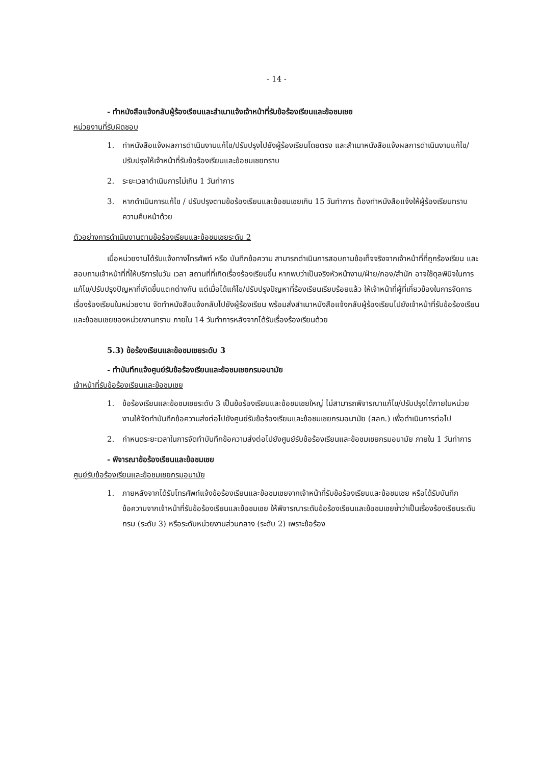- 14 -
- ทำหนังสือแจ้งกลับผู้ร้องเรียนและสำเนาแจ้งเจ้าหน้าที่รับข้อร้องเรียนและข้อชมเชย
หน่วยงานที่รับผิดชอบ
1. ทำหนังสือแจ้งผลการดำเนินงานแก้ไข/ปรับปรุงไปยังผู้ร้องเรียนโดยตรง และสำเนาหนังสือแจ้งผลการดำเนินงานแก้ไข/ปรับปรุงให้เจ้าหน้าที่รับข้อร้องเรียนและข้อชมเชยทราบ
2. ระยะเวลาดำเนินการไม่เกิน 1 วันทำการ
3. หากดำเนินการแก้ไข / ปรับปรุงตามข้อร้องเรียนและข้อชมเชยเกิน 15 วันทำการ ต้องทำหนังสือแจ้งให้ผู้ร้องเรียนทราบความคืบหน้าด้วย
ตัวอย่างการดำเนินงานตามข้อร้องเรียนและข้อชมเชยระดับ 2
เมื่อหน่วยงานได้รับแจ้งทางโทรศัพท์ หรือ บันทึกข้อความ สามารถดำเนินการสอบถามข้อเท็จจริงจากเจ้าหน้าที่ที่ถูกร้องเรียน และสอบถามเจ้าหน้าที่ที่ให้บริการในวัน เวลา สถานที่ที่เกิดเรื่องร้องเรียนขึ้น หากพบว่าเป็นจริงหัวหน้างาน/ฝ่าย/กอง/สำนัก อาจใช้ดุลพินิจในการแก้ไข/ปรับปรุงปัญหาที่เกิดขึ้นแตกต่างกัน แต่เมื่อได้แก้ไข/ปรับปรุงปัญหาที่ร้องเรียนเรียบร้อยแล้ว ให้เจ้าหน้าที่ผู้ที่เกี่ยวข้องในการจัดการเรื่องร้องเรียนในหน่วยงาน จัดทำหนังสือแจ้งกลับไปยังผู้ร้องเรียน พร้อมส่งสำเนาหนังสือแจ้งกลับผู้ร้องเรียนไปยังเจ้าหน้าที่รับข้อร้องเรียนและข้อชมเชยของหน่วยงานทราบ ภายใน 14 วันทำการหลังจากได้รับเรื่องร้องเรียนด้วย
5.3) ข้อร้องเรียนและข้อชมเชยระดับ 3
- ทำบันทึกแจ้งศูนย์รับข้อร้องเรียนและข้อชมเชยกรมอนามัย
เจ้าหน้าที่รับข้อร้องเรียนและข้อชมเชย
1. ข้อร้องเรียนและข้อชมเชยระดับ 3 เป็นข้อร้องเรียนและข้อชมเชยใหญ่ ไม่สามารถพิจารณาแก้ไข/ปรับปรุงได้ภายในหน่วยงานให้จัดทำบันทึกข้อความส่งต่อไปยังศูนย์รับข้อร้องเรียนและข้อชมเชยกรมอนามัย (สลก.) เพื่อดำเนินการต่อไป
2. กำหนดระยะเวลาในการจัดทำบันทึกข้อความส่งต่อไปยังศูนย์รับข้อร้องเรียนและข้อชมเชยกรมอนามัย ภายใน 1 วันทำการ
- พิจารณาข้อร้องเรียนและข้อชมเชย
ศูนย์รับข้อร้องเรียนและข้อชมเชยกรมอนามัย
1. ภายหลังจากได้รับโทรศัพท์แจ้งข้อร้องเรียนและข้อชมเชยจากเจ้าหน้าที่รับข้อร้องเรียนและข้อชมเชย หรือได้รับบันทึกข้อความจากเจ้าหน้าที่รับข้อร้องเรียนและข้อชมเชย ให้พิจารณาระดับข้อร้องเรียนและข้อชมเชยซ้ำว่าเป็นเรื่องร้องเรียนระดับกรม (ระดับ 3) หรือระดับหน่วยงานส่วนกลาง (ระดับ 2) เพราะข้อร้อง